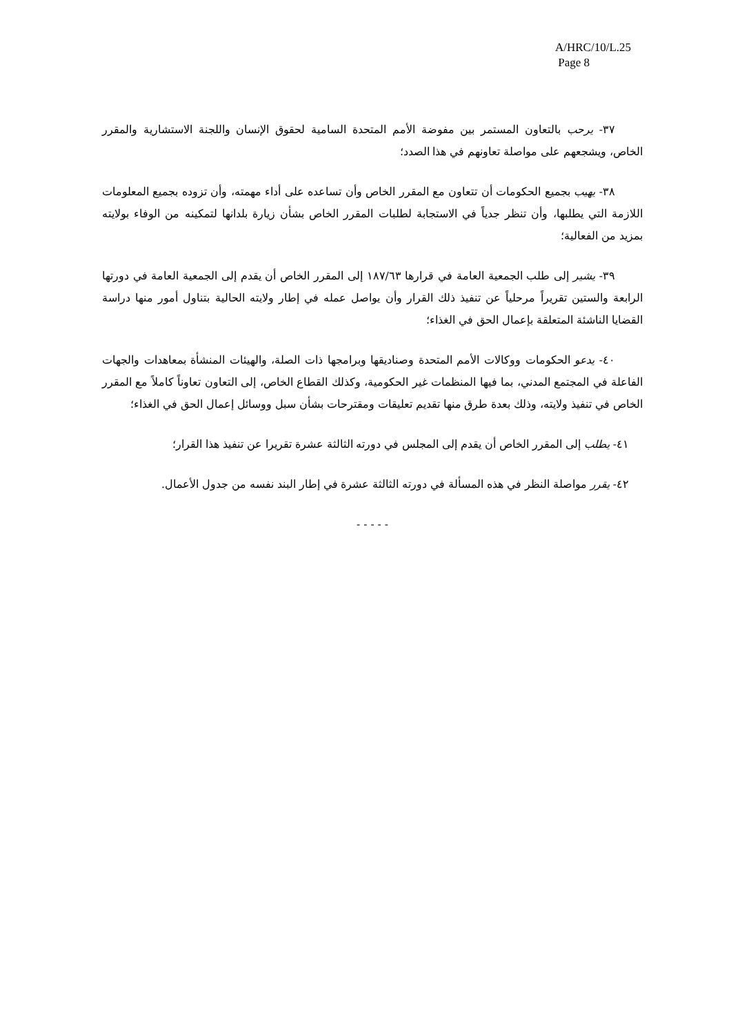A/HRC/10/L.25
Page 8
٣٧- يرحب بالتعاون المستمر بين مفوضة الأمم المتحدة السامية لحقوق الإنسان واللجنة الاستشارية والمقرر الخاص، ويشجعهم على مواصلة تعاونهم في هذا الصدد؛
٣٨- يهيب بجميع الحكومات أن تتعاون مع المقرر الخاص وأن تساعده على أداء مهمته، وأن تزوده بجميع المعلومات اللازمة التي يطلبها، وأن تنظر جدياً في الاستجابة لطلبات المقرر الخاص بشأن زيارة بلدانها لتمكينه من الوفاء بولايته بمزيد من الفعالية؛
٣٩- يشير إلى طلب الجمعية العامة في قرارها ١٨٧/٦٣ إلى المقرر الخاص أن يقدم إلى الجمعية العامة في دورتها الرابعة والستين تقريراً مرحلياً عن تنفيذ ذلك القرار وأن يواصل عمله في إطار ولايته الحالية بتناول أمور منها دراسة القضايا الناشئة المتعلقة بإعمال الحق في الغذاء؛
٤٠- يدعو الحكومات ووكالات الأمم المتحدة وصناديقها وبرامجها ذات الصلة، والهيئات المنشأة بمعاهدات والجهات الفاعلة في المجتمع المدني، بما فيها المنظمات غير الحكومية، وكذلك القطاع الخاص، إلى التعاون تعاوناً كاملاً مع المقرر الخاص في تنفيذ ولايته، وذلك بعدة طرق منها تقديم تعليقات ومقترحات بشأن سبل ووسائل إعمال الحق في الغذاء؛
٤١- يطلب إلى المقرر الخاص أن يقدم إلى المجلس في دورته الثالثة عشرة تقريرا عن تنفيذ هذا القرار؛
٤٢- يقرر مواصلة النظر في هذه المسألة في دورته الثالثة عشرة في إطار البند نفسه من جدول الأعمال.
- - - - -